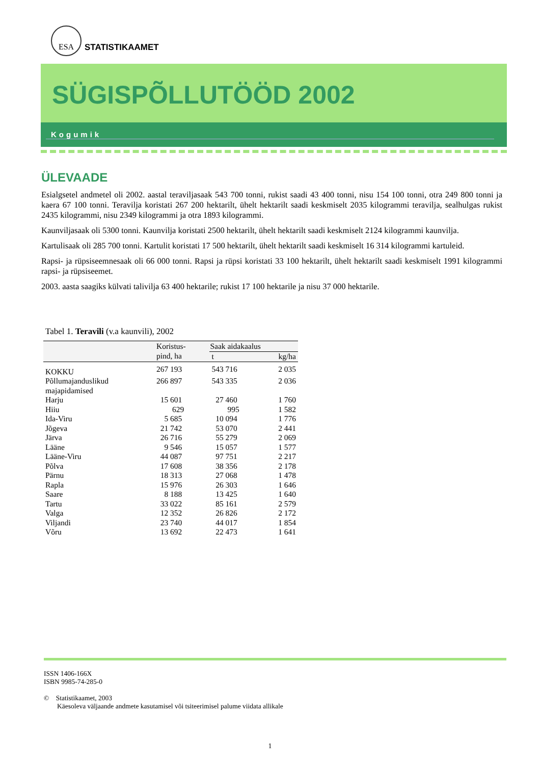ESA
STATISTIKAAMET
SÜGISPÕLLUTÖÖD 2002
Kogumik
ÜLEVAADE
Esialgsetel andmetel oli 2002. aastal teraviljasaak 543 700 tonni, rukist saadi 43 400 tonni, nisu 154 100 tonni, otra 249 800 tonni ja kaera 67 100 tonni. Teravilja koristati 267 200 hektarilt, ühelt hektarilt saadi keskmiselt 2035 kilogrammi teravilja, sealhulgas rukist 2435 kilogrammi, nisu 2349 kilogrammi ja otra 1893 kilogrammi.
Kaunviljasaak oli 5300 tonni. Kaunvilja koristati 2500 hektarilt, ühelt hektarilt saadi keskmiselt 2124 kilogrammi kaunvilja.
Kartulisaak oli 285 700 tonni. Kartulit koristati 17 500 hektarilt, ühelt hektarilt saadi keskmiselt 16 314 kilogrammi kartuleid.
Rapsi- ja rüpsiseemnesaak oli 66 000 tonni. Rapsi ja rüpsi koristati 33 100 hektarilt, ühelt hektarilt saadi keskmiselt 1991 kilogrammi rapsi- ja rüpsiseemet.
2003. aasta saagiks külvati talivilja 63 400 hektarile; rukist 17 100 hektarile ja nisu 37 000 hektarile.
Tabel 1. Teravili (v.a kaunvili), 2002
| | Koristus- pind, ha | Saak aidakaalus | |
| | | t | kg/ha |
| KOKKU | 267 193 | 543 716 | 2 035 |
| Põllumajanduslikud majapidamised | 266 897 | 543 335 | 2 036 |
| Harju | 15 601 | 27 460 | 1 760 |
| Hiiu | 629 | 995 | 1 582 |
| Ida-Viru | 5 685 | 10 094 | 1 776 |
| Jõgeva | 21 742 | 53 070 | 2 441 |
| Järva | 26 716 | 55 279 | 2 069 |
| Lääne | 9 546 | 15 057 | 1 577 |
| Lääne-Viru | 44 087 | 97 751 | 2 217 |
| Põlva | 17 608 | 38 356 | 2 178 |
| Pärnu | 18 313 | 27 068 | 1 478 |
| Rapla | 15 976 | 26 303 | 1 646 |
| Saare | 8 188 | 13 425 | 1 640 |
| Tartu | 33 022 | 85 161 | 2 579 |
| Valga | 12 352 | 26 826 | 2 172 |
| Viljandi | 23 740 | 44 017 | 1 854 |
| Võru | 13 692 | 22 473 | 1 641 |
ISSN 1406-166X
ISBN 9985-74-285-0
© Statistikaamet, 2003
Käesoleva väljaande andmete kasutamisel või tsiteerimisel palume viidata allikale
1